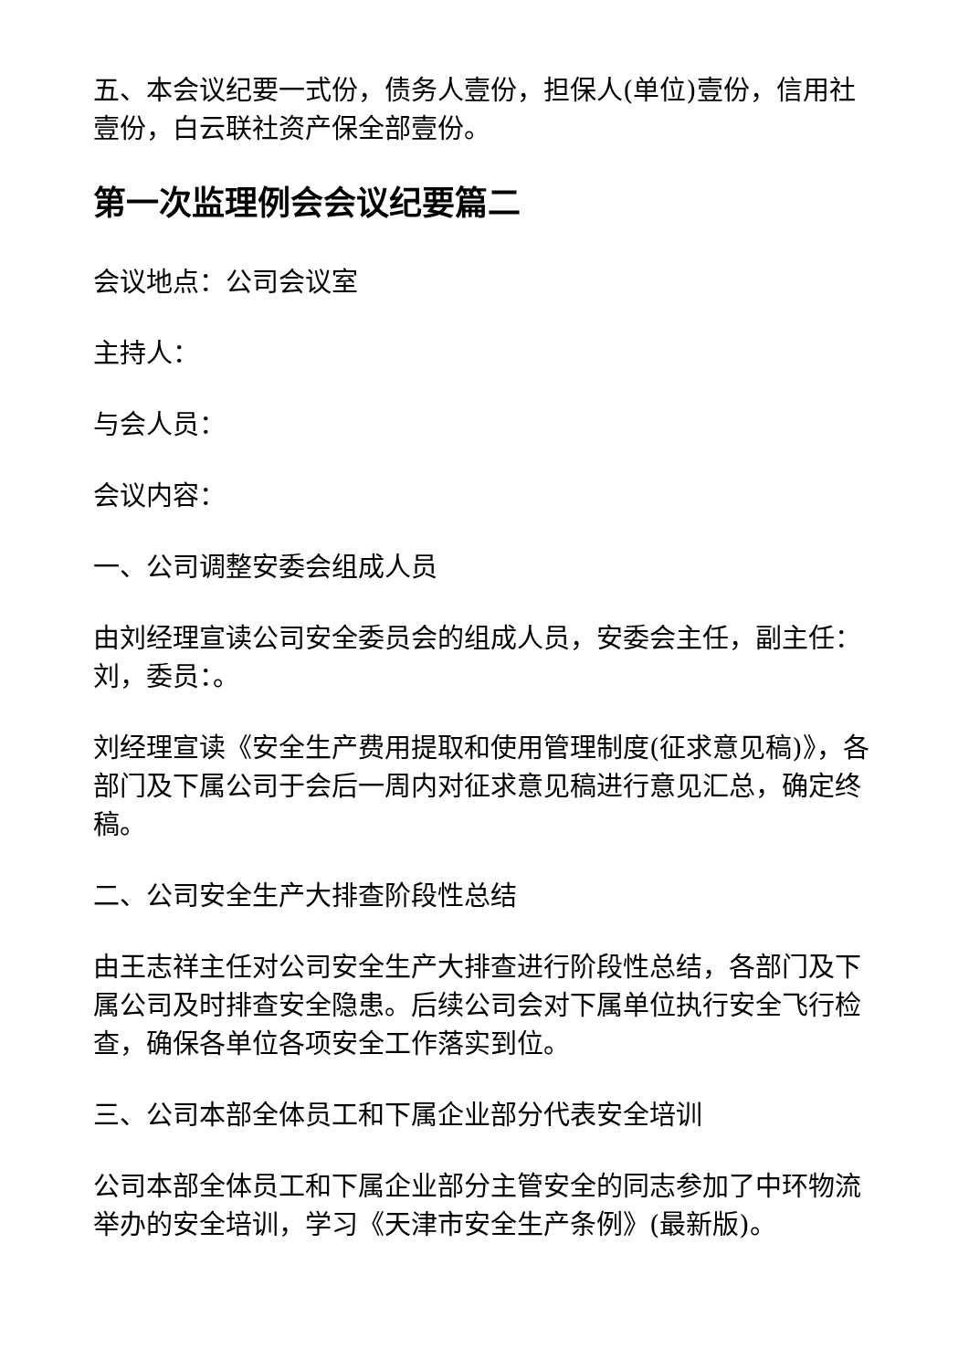五、本会议纪要一式份，债务人壹份，担保人(单位)壹份，信用社壹份，白云联社资产保全部壹份。
第一次监理例会会议纪要篇二
会议地点：公司会议室
主持人：
与会人员：
会议内容：
一、公司调整安委会组成人员
由刘经理宣读公司安全委员会的组成人员，安委会主任，副主任：刘，委员：。
刘经理宣读《安全生产费用提取和使用管理制度(征求意见稿)》，各部门及下属公司于会后一周内对征求意见稿进行意见汇总，确定终稿。
二、公司安全生产大排查阶段性总结
由王志祥主任对公司安全生产大排查进行阶段性总结，各部门及下属公司及时排查安全隐患。后续公司会对下属单位执行安全飞行检查，确保各单位各项安全工作落实到位。
三、公司本部全体员工和下属企业部分代表安全培训
公司本部全体员工和下属企业部分主管安全的同志参加了中环物流举办的安全培训，学习《天津市安全生产条例》(最新版)。